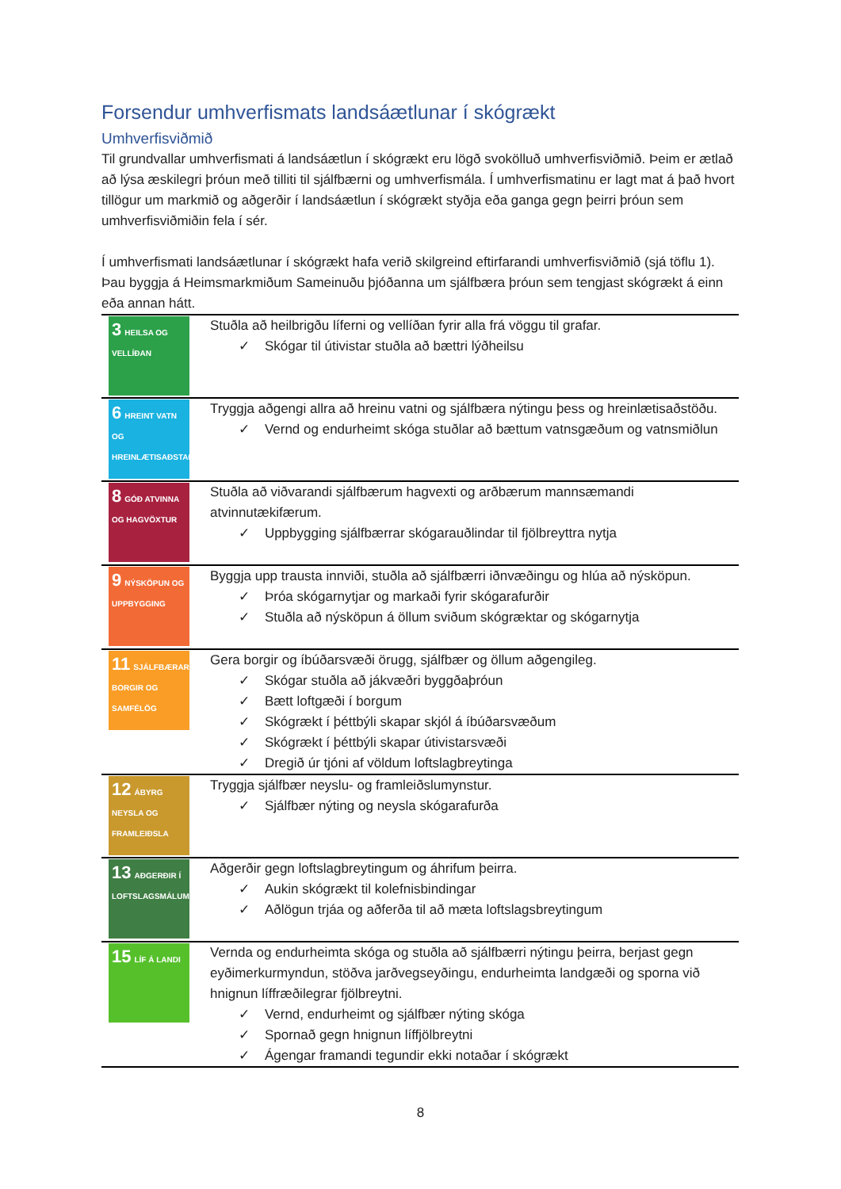Forsendur umhverfismats landsáætlunar í skógrækt
Umhverfisviðmið
Til grundvallar umhverfismati á landsáætlun í skógrækt eru lögð svokölluð umhverfisviðmið. Þeim er ætlað að lýsa æskilegri þróun með tilliti til sjálfbærni og umhverfismála. Í umhverfismatinu er lagt mat á það hvort tillögur um markmið og aðgerðir í landsáætlun í skógrækt styðja eða ganga gegn þeirri þróun sem umhverfisviðmiðin fela í sér.
Í umhverfismati landsáætlunar í skógrækt hafa verið skilgreind eftirfarandi umhverfisviðmið (sjá töflu 1). Þau byggja á Heimsmarkmiðum Sameinuðu þjóðanna um sjálfbæra þróun sem tengjast skógrækt á einn eða annan hátt.
| 3 HEILSA OG VELLÍÐAN | Stuðla að heilbrigðu líferni og vellíðan fyrir alla frá vöggu til grafar. ✓ Skógar til útivistar stuðla að bættri lýðheilsu |
| 6 HREINT VATN OG HREINLÆTISAÐSTAÐA | Tryggja aðgengi allra að hreinu vatni og sjálfbæra nýtingu þess og hreinlætisaðstöðu. ✓ Vernd og endurheimt skóga stuðlar að bættum vatnsgæðum og vatnsmiðlun |
| 8 GÓÐ ATVINNA OG HAGVÖXTUR | Stuðla að viðvarandi sjálfbærum hagvexti og arðbærum mannsæmandi atvinnutækifærum. ✓ Uppbygging sjálfbærrar skógarauðlindar til fjölbreyttra nytja |
| 9 NÝSKÖPUN OG UPPBYGGING | Byggja upp trausta innviði, stuðla að sjálfbærri iðnvæðingu og hlúa að nýsköpun. ✓ Þróa skógarnytjar og markaði fyrir skógarafurðir ✓ Stuðla að nýsköpun á öllum sviðum skógræktar og skógarnytja |
| 11 SJÁLFBÆRAR BORGIR OG SAMFÉLÖG | Gera borgir og íbúðarsvæði örugg, sjálfbær og öllum aðgengileg. ✓ Skógar stuðla að jákvæðri byggðaþróun ✓ Bætt loftgæði í borgum ✓ Skógrækt í þéttbýli skapar skjól á íbúðarsvæðum ✓ Skógrækt í þéttbýli skapar útivistarsvæði ✓ Dregið úr tjóni af völdum loftslagbreytinga |
| 12 ÁBYRG NEYSLA OG FRAMLEIÐSLA | Tryggja sjálfbær neyslu- og framleiðslumynstur. ✓ Sjálfbær nýting og neysla skógarafurða |
| 13 AÐGERÐIR Í LOFTSLAGSMÁLUM | Aðgerðir gegn loftslagbreytingum og áhrifum þeirra. ✓ Aukin skógrækt til kolefnisbindingar ✓ Aðlögun trjáa og aðferða til að mæta loftslagsbreytingum |
| 15 LÍF Á LANDI | Vernda og endurheimta skóga og stuðla að sjálfbærri nýtingu þeirra, berjast gegn eyðimerkurmyndun, stöðva jarðvegseyðingu, endurheimta landgæði og sporna við hnignun líffræðilegrar fjölbreytni. ✓ Vernd, endurheimt og sjálfbær nýting skóga ✓ Spornað gegn hnignun líffjölbreytni ✓ Ágengar framandi tegundir ekki notaðar í skógrækt |
8